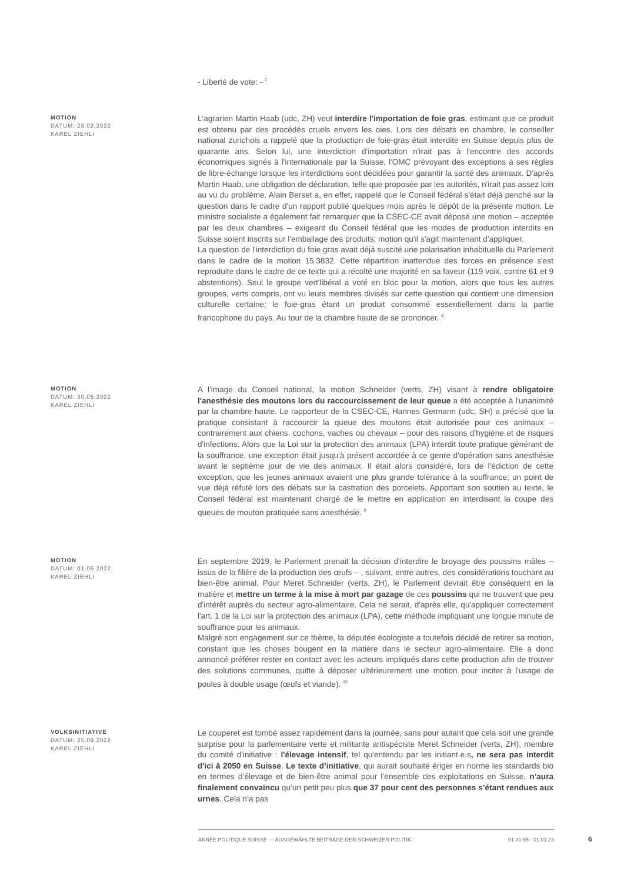- Liberté de vote: - <sup>7</sup>
MOTION
DATUM: 28.02.2022
KAREL ZIEHLI
L'agrarien Martin Haab (udc, ZH) veut interdire l'importation de foie gras, estimant que ce produit est obtenu par des procédés cruels envers les oies. Lors des débats en chambre, le conseiller national zurichois a rappelé que la production de foie-gras était interdite en Suisse depuis plus de quarante ans. Selon lui, une interdiction d'importation n'irait pas à l'encontre des accords économiques signés à l'internationale par la Suisse, l'OMC prévoyant des exceptions à ses règles de libre-échange lorsque les interdictions sont décidées pour garantir la santé des animaux. D'après Martin Haab, une obligation de déclaration, telle que proposée par les autorités, n'irait pas assez loin au vu du problème. Alain Berset a, en effet, rappelé que le Conseil fédéral s'était déjà penché sur la question dans le cadre d'un rapport publié quelques mois après le dépôt de la présente motion. Le ministre socialiste a également fait remarquer que la CSEC-CE avait déposé une motion – acceptée par les deux chambres – exigeant du Conseil fédéral que les modes de production interdits en Suisse soient inscrits sur l'emballage des produits; motion qu'il s'agit maintenant d'appliquer.
La question de l'interdiction du foie gras avait déjà suscité une polarisation inhabituelle du Parlement dans le cadre de la motion 15.3832. Cette répartition inattendue des forces en présence s'est reproduite dans le cadre de ce texte qui a récolté une majorité en sa faveur (119 voix, contre 61 et 9 abstentions). Seul le groupe vert'libéral a voté en bloc pour la motion, alors que tous les autres groupes, verts compris, ont vu leurs membres divisés sur cette question qui contient une dimension culturelle certaine; le foie-gras étant un produit consommé essentiellement dans la partie francophone du pays. Au tour de la chambre haute de se prononcer. <sup>8</sup>
MOTION
DATUM: 30.05.2022
KAREL ZIEHLI
A l'image du Conseil national, la motion Schneider (verts, ZH) visant à rendre obligatoire l'anesthésie des moutons lors du raccourcissement de leur queue a été acceptée à l'unanimité par la chambre haute. Le rapporteur de la CSEC-CE, Hannes Germann (udc, SH) a précisé que la pratique consistant à raccourcir la queue des moutons était autorisée pour ces animaux – contrairement aux chiens, cochons, vaches ou chevaux – pour des raisons d'hygiène et de risques d'infections. Alors que la Loi sur la protection des animaux (LPA) interdit toute pratique générant de la souffrance, une exception était jusqu'à présent accordée à ce genre d'opération sans anesthésie avant le septième jour de vie des animaux. Il était alors considéré, lors de l'édiction de cette exception, que les jeunes animaux avaient une plus grande tolérance à la souffrance; un point de vue déjà réfuté lors des débats sur la castration des porcelets. Apportant son soutien au texte, le Conseil fédéral est maintenant chargé de le mettre en application en interdisant la coupe des queues de mouton pratiquée sans anesthésie. <sup>9</sup>
MOTION
DATUM: 01.06.2022
KAREL ZIEHLI
En septembre 2019, le Parlement prenait la décision d'interdire le broyage des poussins mâles – issus de la filière de la production des œufs – , suivant, entre autres, des considérations touchant au bien-être animal. Pour Meret Schneider (verts, ZH), le Parlement devrait être conséquent en la matière et mettre un terme à la mise à mort par gazage de ces poussins qui ne trouvent que peu d'intérêt auprès du secteur agro-alimentaire. Cela ne serait, d'après elle, qu'appliquer correctement l'art. 1 de la Loi sur la protection des animaux (LPA), cette méthode impliquant une longue minute de souffrance pour les animaux.
Malgré son engagement sur ce thème, la députée écologiste a toutefois décidé de retirer sa motion, constant que les choses bougent en la matière dans le secteur agro-alimentaire. Elle a donc annoncé préférer rester en contact avec les acteurs impliqués dans cette production afin de trouver des solutions communes, quitte à déposer ultérieurement une motion pour inciter à l'usage de poules à double usage (œufs et viande). <sup>10</sup>
VOLKSINITIATIVE
DATUM: 25.09.2022
KAREL ZIEHLI
Le couperet est tombé assez rapidement dans la journée, sans pour autant que cela soit une grande surprise pour la parlementaire verte et militante antispéciste Meret Schneider (verts, ZH), membre du comité d'initiative : l'élevage intensif, tel qu'entendu par les initiant.e.s, ne sera pas interdit d'ici à 2050 en Suisse. Le texte d’initiative, qui aurait souhaité ériger en norme les standards bio en termes d’élevage et de bien-être animal pour l’ensemble des exploitations en Suisse, n’aura finalement convaincu qu’un petit peu plus que 37 pour cent des personnes s’étant rendues aux urnes. Cela n’a pas
ANNÉE POLITIQUE SUISSE — AUSGEWÄHLTE BEITRÄGE DER SCHWEIZER POLITIK 01.01.65 - 01.01.23
6